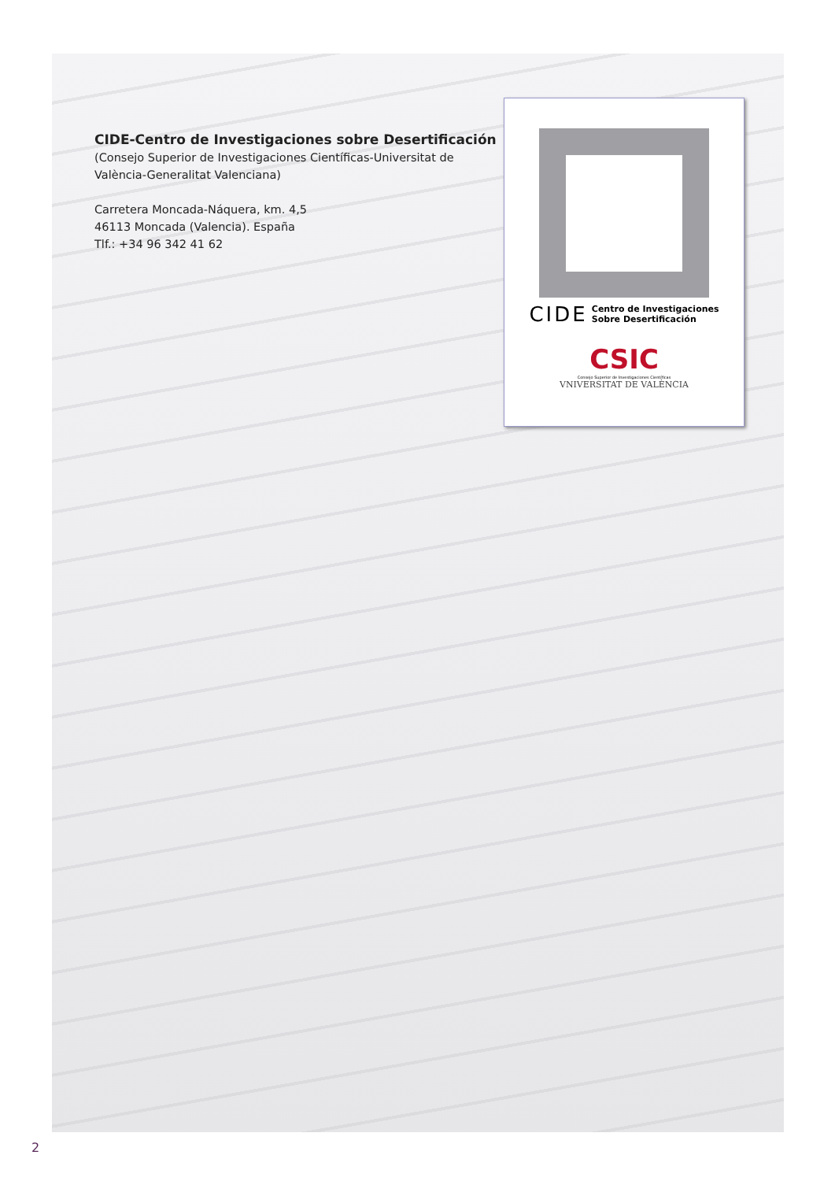CIDE-Centro de Investigaciones sobre Desertificación
(Consejo Superior de Investigaciones Científicas-Universitat de València-Generalitat Valenciana)
Carretera Moncada-Náquera, km. 4,5
46113 Moncada (Valencia). España
Tlf.: +34 96 342 41 62
CIDE Centro de Investigaciones
Sobre Desertificación
CSIC
Consejo Superior de Investigaciones Científicas
VNIVERSITAT DE VALÈNCIA
2